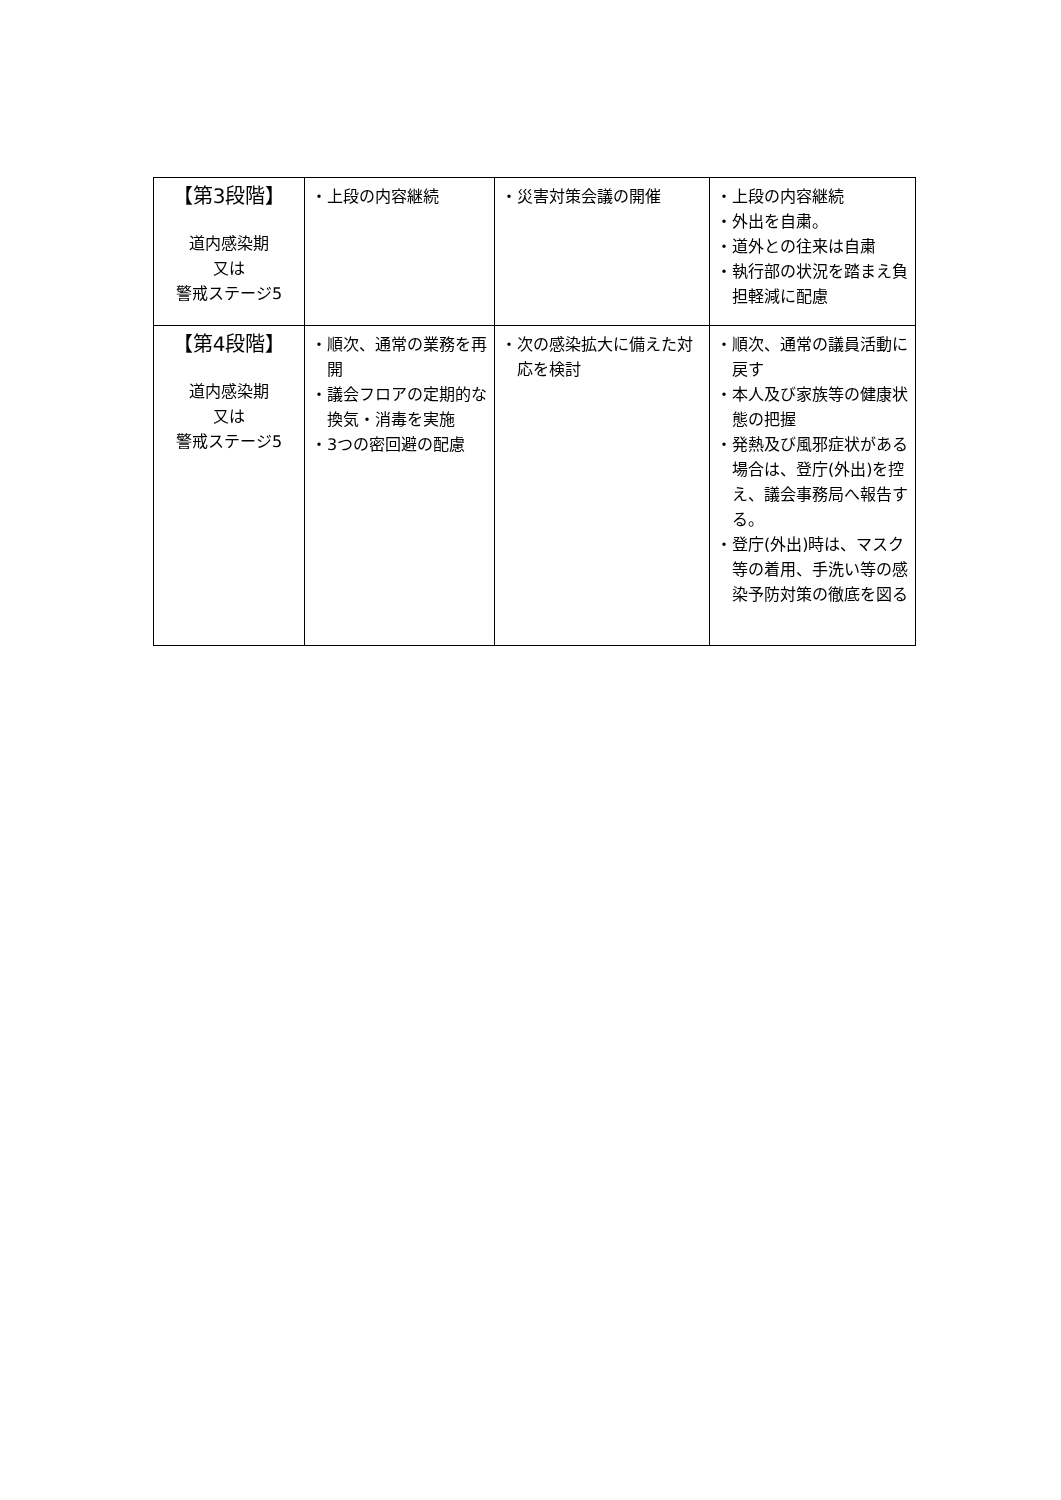| 【第3段階】 道内感染期 又は 警戒ステージ5 | ・上段の内容継続 | ・災害対策会議の開催 | ・上段の内容継続 ・外出を自粛。 ・道外との往来は自粛 ・執行部の状況を踏まえ負担軽減に配慮 |
| 【第4段階】 道内感染期 又は 警戒ステージ5 | ・順次、通常の業務を再開 ・議会フロアの定期的な換気・消毒を実施 ・3つの密回避の配慮 | ・次の感染拡大に備えた対応を検討 | ・順次、通常の議員活動に戻す ・本人及び家族等の健康状態の把握 ・発熱及び風邪症状がある場合は、登庁(外出)を控え、議会事務局へ報告する。 ・登庁(外出)時は、マスク等の着用、手洗い等の感染予防対策の徹底を図る |